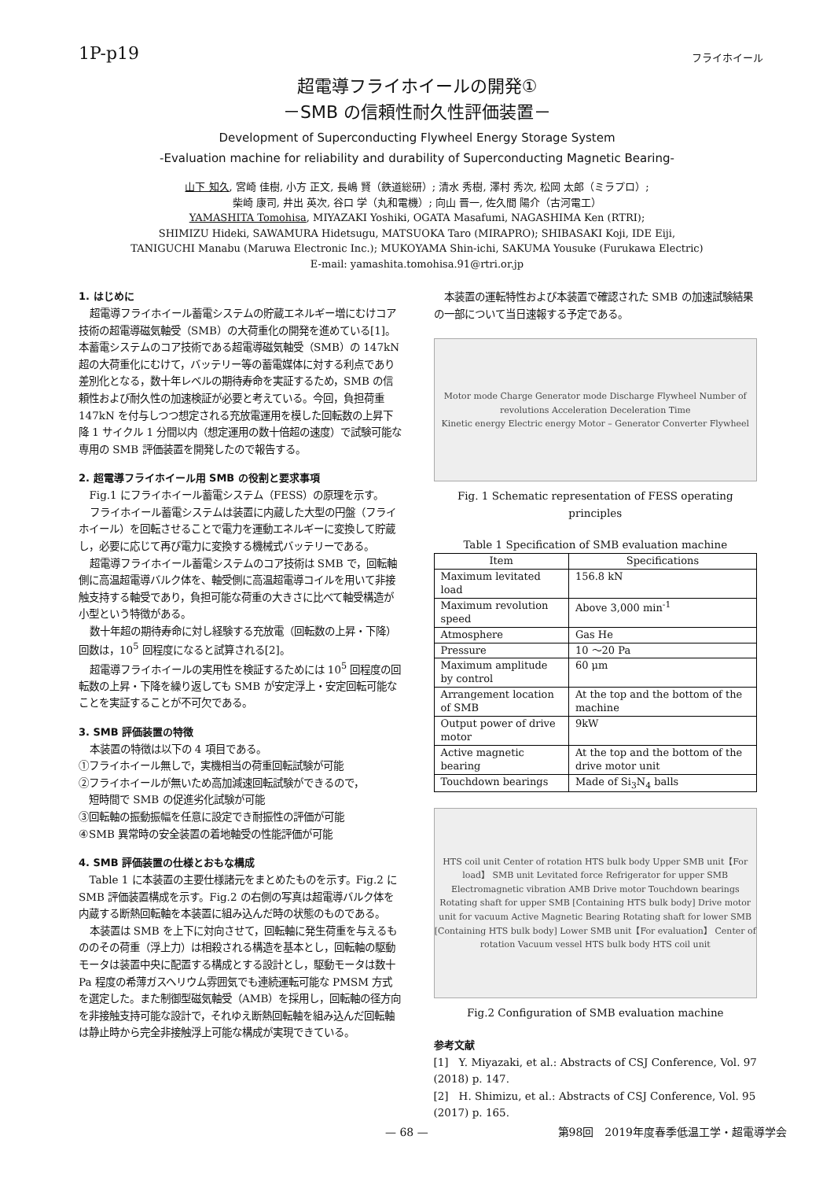1P-p19 フライホイール
超電導フライホイールの開発①
－SMB の信頼性耐久性評価装置－
Development of Superconducting Flywheel Energy Storage System
-Evaluation machine for reliability and durability of Superconducting Magnetic Bearing-
山下 知久, 宮崎 佳樹, 小方 正文, 長嶋 賢（鉄道総研）; 清水 秀樹, 澤村 秀次, 松岡 太郎（ミラプロ）;
柴崎 康司, 井出 英次, 谷口 学（丸和電機）; 向山 晋一, 佐久間 陽介（古河電工）
YAMASHITA Tomohisa, MIYAZAKI Yoshiki, OGATA Masafumi, NAGASHIMA Ken (RTRI);
SHIMIZU Hideki, SAWAMURA Hidetsugu, MATSUOKA Taro (MIRAPRO); SHIBASAKI Koji, IDE Eiji,
TANIGUCHI Manabu (Maruwa Electronic Inc.); MUKOYAMA Shin-ichi, SAKUMA Yousuke (Furukawa Electric)
E-mail: yamashita.tomohisa.91@rtri.or.jp
1. はじめに
超電導フライホイール蓄電システムの貯蔵エネルギー増にむけコア技術の超電導磁気軸受（SMB）の大荷重化の開発を進めている[1]。本蓄電システムのコア技術である超電導磁気軸受（SMB）の 147kN 超の大荷重化にむけて，バッテリー等の蓄電媒体に対する利点であり差別化となる，数十年レベルの期待寿命を実証するため，SMB の信頼性および耐久性の加速検証が必要と考えている。今回，負担荷重 147kN を付与しつつ想定される充放電運用を模した回転数の上昇下降 1 サイクル 1 分間以内（想定運用の数十倍超の速度）で試験可能な専用の SMB 評価装置を開発したので報告する。
2. 超電導フライホイール用 SMB の役割と要求事項
Fig.1 にフライホイール蓄電システム（FESS）の原理を示す。
フライホイール蓄電システムは装置に内蔵した大型の円盤（フライホイール）を回転させることで電力を運動エネルギーに変換して貯蔵し，必要に応じて再び電力に変換する機械式バッテリーである。
超電導フライホイール蓄電システムのコア技術は SMB で，回転軸側に高温超電導バルク体を、軸受側に高温超電導コイルを用いて非接触支持する軸受であり，負担可能な荷重の大きさに比べて軸受構造が小型という特徴がある。
数十年超の期待寿命に対し経験する充放電（回転数の上昇・下降）回数は，10<sup>5</sup> 回程度になると試算される[2]。
超電導フライホイールの実用性を検証するためには 10<sup>5</sup> 回程度の回転数の上昇・下降を繰り返しても SMB が安定浮上・安定回転可能なことを実証することが不可欠である。
3. SMB 評価装置の特徴
本装置の特徴は以下の 4 項目である。
①フライホイール無しで，実機相当の荷重回転試験が可能
②フライホイールが無いため高加減速回転試験ができるので，
　短時間で SMB の促進劣化試験が可能
③回転軸の振動振幅を任意に設定でき耐振性の評価が可能
④SMB 異常時の安全装置の着地軸受の性能評価が可能
4. SMB 評価装置の仕様とおもな構成
Table 1 に本装置の主要仕様諸元をまとめたものを示す。Fig.2 に SMB 評価装置構成を示す。Fig.2 の右側の写真は超電導バルク体を内蔵する断熱回転軸を本装置に組み込んだ時の状態のものである。
本装置は SMB を上下に対向させて，回転軸に発生荷重を与えるもののその荷重（浮上力）は相殺される構造を基本とし，回転軸の駆動モータは装置中央に配置する構成とする設計とし，駆動モータは数十 Pa 程度の希薄ガスヘリウム雰囲気でも連続運転可能な PMSM 方式を選定した。また制御型磁気軸受（AMB）を採用し，回転軸の径方向を非接触支持可能な設計で，それゆえ断熱回転軸を組み込んだ回転軸は静止時から完全非接触浮上可能な構成が実現できている。
本装置の運転特性および本装置で確認された SMB の加速試験結果の一部について当日速報する予定である。
Motor mode Charge Generator mode Discharge Flywheel Number of revolutions Acceleration Deceleration Time
Kinetic energy Electric energy Motor – Generator Converter Flywheel
Fig. 1 Schematic representation of FESS operating principles
Table 1 Specification of SMB evaluation machine
| Item | Specifications |
| --- | --- |
| Maximum levitated load | 156.8 kN |
| Maximum revolution speed | Above 3,000 min<sup>-1</sup> |
| Atmosphere | Gas He |
| Pressure | 10 ～20 Pa |
| Maximum amplitude by control | 60 μm |
| Arrangement location of SMB | At the top and the bottom of the machine |
| Output power of drive motor | 9kW |
| Active magnetic bearing | At the top and the bottom of the drive motor unit |
| Touchdown bearings | Made of Si<sub>3</sub>N<sub>4</sub> balls |
HTS coil unit Center of rotation HTS bulk body Upper SMB unit【For load】 SMB unit Levitated force Refrigerator for upper SMB Electromagnetic vibration AMB Drive motor Touchdown bearings Rotating shaft for upper SMB [Containing HTS bulk body] Drive motor unit for vacuum Active Magnetic Bearing Rotating shaft for lower SMB [Containing HTS bulk body] Lower SMB unit【For evaluation】 Center of rotation Vacuum vessel HTS bulk body HTS coil unit
Fig.2 Configuration of SMB evaluation machine
参考文献
[1]　Y. Miyazaki, et al.: Abstracts of CSJ Conference, Vol. 97 (2018) p. 147.
[2]　H. Shimizu, et al.: Abstracts of CSJ Conference, Vol. 95 (2017) p. 165.
— 68 — 第98回　2019年度春季低温工学・超電導学会